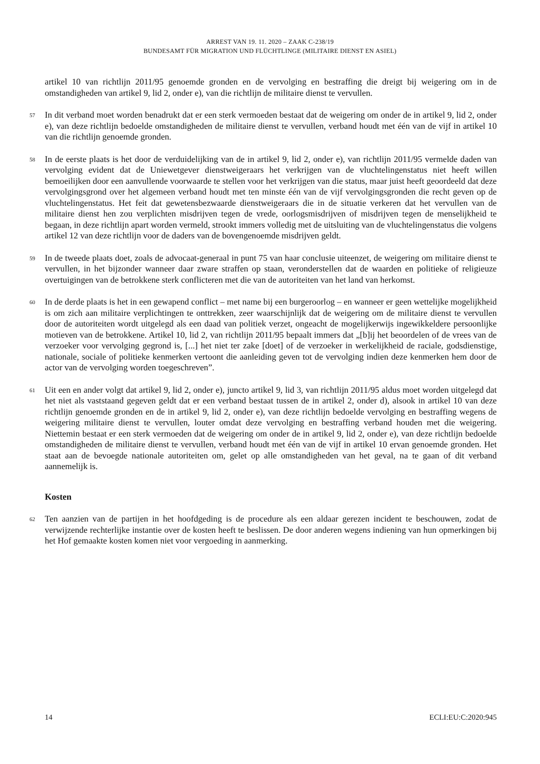ARREST VAN 19. 11. 2020 – ZAAK C-238/19
BUNDESAMT FÜR MIGRATION UND FLÜCHTLINGE (MILITAIRE DIENST EN ASIEL)
artikel 10 van richtlijn 2011/95 genoemde gronden en de vervolging en bestraffing die dreigt bij weigering om in de omstandigheden van artikel 9, lid 2, onder e), van die richtlijn de militaire dienst te vervullen.
57
In dit verband moet worden benadrukt dat er een sterk vermoeden bestaat dat de weigering om onder de in artikel 9, lid 2, onder e), van deze richtlijn bedoelde omstandigheden de militaire dienst te vervullen, verband houdt met één van de vijf in artikel 10 van die richtlijn genoemde gronden.
58
In de eerste plaats is het door de verduidelijking van de in artikel 9, lid 2, onder e), van richtlijn 2011/95 vermelde daden van vervolging evident dat de Uniewetgever dienstweigeraars het verkrijgen van de vluchtelingenstatus niet heeft willen bemoeilijken door een aanvullende voorwaarde te stellen voor het verkrijgen van die status, maar juist heeft geoordeeld dat deze vervolgingsgrond over het algemeen verband houdt met ten minste één van de vijf vervolgingsgronden die recht geven op de vluchtelingenstatus. Het feit dat gewetensbezwaarde dienstweigeraars die in de situatie verkeren dat het vervullen van de militaire dienst hen zou verplichten misdrijven tegen de vrede, oorlogsmisdrijven of misdrijven tegen de menselijkheid te begaan, in deze richtlijn apart worden vermeld, strookt immers volledig met de uitsluiting van de vluchtelingenstatus die volgens artikel 12 van deze richtlijn voor de daders van de bovengenoemde misdrijven geldt.
59
In de tweede plaats doet, zoals de advocaat-generaal in punt 75 van haar conclusie uiteenzet, de weigering om militaire dienst te vervullen, in het bijzonder wanneer daar zware straffen op staan, veronderstellen dat de waarden en politieke of religieuze overtuigingen van de betrokkene sterk conflicteren met die van de autoriteiten van het land van herkomst.
60
In de derde plaats is het in een gewapend conflict – met name bij een burgeroorlog – en wanneer er geen wettelijke mogelijkheid is om zich aan militaire verplichtingen te onttrekken, zeer waarschijnlijk dat de weigering om de militaire dienst te vervullen door de autoriteiten wordt uitgelegd als een daad van politiek verzet, ongeacht de mogelijkerwijs ingewikkeldere persoonlijke motieven van de betrokkene. Artikel 10, lid 2, van richtlijn 2011/95 bepaalt immers dat „[b]ij het beoordelen of de vrees van de verzoeker voor vervolging gegrond is, [...] het niet ter zake [doet] of de verzoeker in werkelijkheid de raciale, godsdienstige, nationale, sociale of politieke kenmerken vertoont die aanleiding geven tot de vervolging indien deze kenmerken hem door de actor van de vervolging worden toegeschreven”.
61
Uit een en ander volgt dat artikel 9, lid 2, onder e), juncto artikel 9, lid 3, van richtlijn 2011/95 aldus moet worden uitgelegd dat het niet als vaststaand gegeven geldt dat er een verband bestaat tussen de in artikel 2, onder d), alsook in artikel 10 van deze richtlijn genoemde gronden en de in artikel 9, lid 2, onder e), van deze richtlijn bedoelde vervolging en bestraffing wegens de weigering militaire dienst te vervullen, louter omdat deze vervolging en bestraffing verband houden met die weigering. Niettemin bestaat er een sterk vermoeden dat de weigering om onder de in artikel 9, lid 2, onder e), van deze richtlijn bedoelde omstandigheden de militaire dienst te vervullen, verband houdt met één van de vijf in artikel 10 ervan genoemde gronden. Het staat aan de bevoegde nationale autoriteiten om, gelet op alle omstandigheden van het geval, na te gaan of dit verband aannemelijk is.
Kosten
62
Ten aanzien van de partijen in het hoofdgeding is de procedure als een aldaar gerezen incident te beschouwen, zodat de verwijzende rechterlijke instantie over de kosten heeft te beslissen. De door anderen wegens indiening van hun opmerkingen bij het Hof gemaakte kosten komen niet voor vergoeding in aanmerking.
14 ECLI:EU:C:2020:945